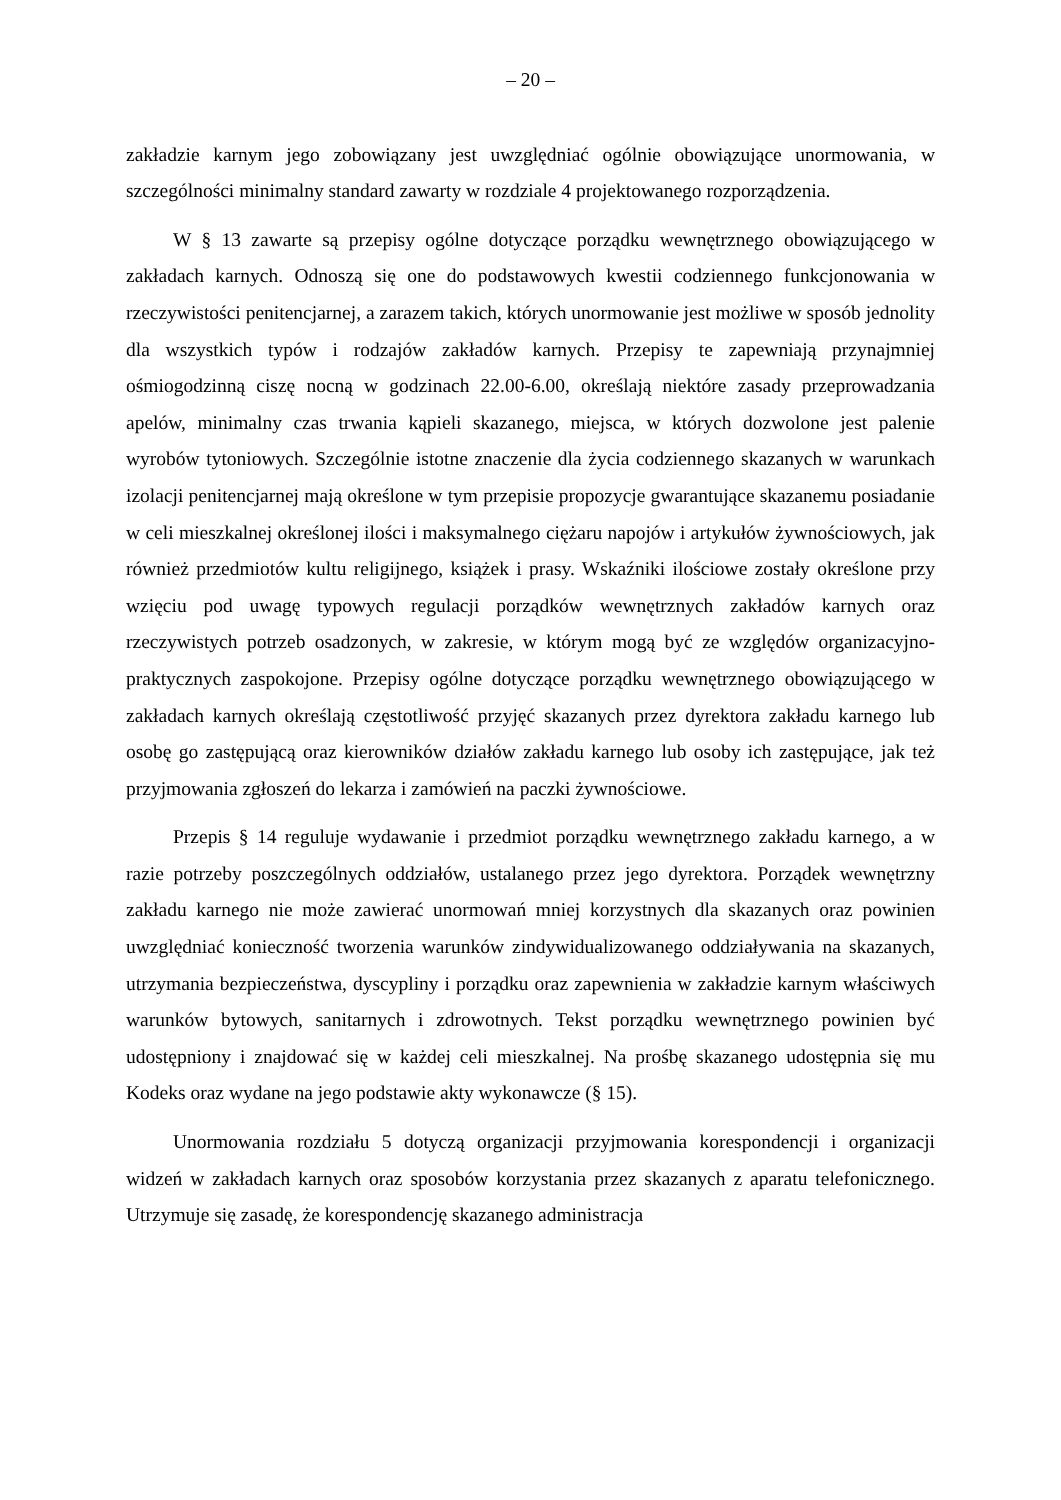– 20 –
zakładzie karnym jego zobowiązany jest uwzględniać ogólnie obowiązujące unormowania, w szczególności minimalny standard zawarty w rozdziale 4 projektowanego rozporządzenia.
W § 13 zawarte są przepisy ogólne dotyczące porządku wewnętrznego obowiązującego w zakładach karnych. Odnoszą się one do podstawowych kwestii codziennego funkcjonowania w rzeczywistości penitencjarnej, a zarazem takich, których unormowanie jest możliwe w sposób jednolity dla wszystkich typów i rodzajów zakładów karnych. Przepisy te zapewniają przynajmniej ośmiogodzinną ciszę nocną w godzinach 22.00-6.00, określają niektóre zasady przeprowadzania apelów, minimalny czas trwania kąpieli skazanego, miejsca, w których dozwolone jest palenie wyrobów tytoniowych. Szczególnie istotne znaczenie dla życia codziennego skazanych w warunkach izolacji penitencjarnej mają określone w tym przepisie propozycje gwarantujące skazanemu posiadanie w celi mieszkalnej określonej ilości i maksymalnego ciężaru napojów i artykułów żywnościowych, jak również przedmiotów kultu religijnego, książek i prasy. Wskaźniki ilościowe zostały określone przy wzięciu pod uwagę typowych regulacji porządków wewnętrznych zakładów karnych oraz rzeczywistych potrzeb osadzonych, w zakresie, w którym mogą być ze względów organizacyjno-praktycznych zaspokojone. Przepisy ogólne dotyczące porządku wewnętrznego obowiązującego w zakładach karnych określają częstotliwość przyjęć skazanych przez dyrektora zakładu karnego lub osobę go zastępującą oraz kierowników działów zakładu karnego lub osoby ich zastępujące, jak też przyjmowania zgłoszeń do lekarza i zamówień na paczki żywnościowe.
Przepis § 14 reguluje wydawanie i przedmiot porządku wewnętrznego zakładu karnego, a w razie potrzeby poszczególnych oddziałów, ustalanego przez jego dyrektora. Porządek wewnętrzny zakładu karnego nie może zawierać unormowań mniej korzystnych dla skazanych oraz powinien uwzględniać konieczność tworzenia warunków zindywidualizowanego oddziaływania na skazanych, utrzymania bezpieczeństwa, dyscypliny i porządku oraz zapewnienia w zakładzie karnym właściwych warunków bytowych, sanitarnych i zdrowotnych. Tekst porządku wewnętrznego powinien być udostępniony i znajdować się w każdej celi mieszkalnej. Na prośbę skazanego udostępnia się mu Kodeks oraz wydane na jego podstawie akty wykonawcze (§ 15).
Unormowania rozdziału 5 dotyczą organizacji przyjmowania korespondencji i organizacji widzeń w zakładach karnych oraz sposobów korzystania przez skazanych z aparatu telefonicznego. Utrzymuje się zasadę, że korespondencję skazanego administracja